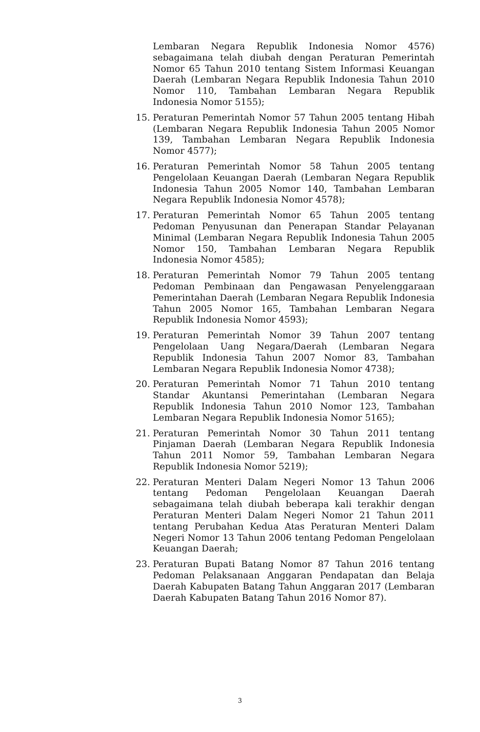Lembaran Negara Republik Indonesia Nomor 4576) sebagaimana telah diubah dengan Peraturan Pemerintah Nomor 65 Tahun 2010 tentang Sistem Informasi Keuangan Daerah (Lembaran Negara Republik Indonesia Tahun 2010 Nomor 110, Tambahan Lembaran Negara Republik Indonesia Nomor 5155);
15. Peraturan Pemerintah Nomor 57 Tahun 2005 tentang Hibah (Lembaran Negara Republik Indonesia Tahun 2005 Nomor 139, Tambahan Lembaran Negara Republik Indonesia Nomor 4577);
16. Peraturan Pemerintah Nomor 58 Tahun 2005 tentang Pengelolaan Keuangan Daerah (Lembaran Negara Republik Indonesia Tahun 2005 Nomor 140, Tambahan Lembaran Negara Republik Indonesia Nomor 4578);
17. Peraturan Pemerintah Nomor 65 Tahun 2005 tentang Pedoman Penyusunan dan Penerapan Standar Pelayanan Minimal (Lembaran Negara Republik Indonesia Tahun 2005 Nomor 150, Tambahan Lembaran Negara Republik Indonesia Nomor 4585);
18. Peraturan Pemerintah Nomor 79 Tahun 2005 tentang Pedoman Pembinaan dan Pengawasan Penyelenggaraan Pemerintahan Daerah (Lembaran Negara Republik Indonesia Tahun 2005 Nomor 165, Tambahan Lembaran Negara Republik Indonesia Nomor 4593);
19. Peraturan Pemerintah Nomor 39 Tahun 2007 tentang Pengelolaan Uang Negara/Daerah (Lembaran Negara Republik Indonesia Tahun 2007 Nomor 83, Tambahan Lembaran Negara Republik Indonesia Nomor 4738);
20. Peraturan Pemerintah Nomor 71 Tahun 2010 tentang Standar Akuntansi Pemerintahan (Lembaran Negara Republik Indonesia Tahun 2010 Nomor 123, Tambahan Lembaran Negara Republik Indonesia Nomor 5165);
21. Peraturan Pemerintah Nomor 30 Tahun 2011 tentang Pinjaman Daerah (Lembaran Negara Republik Indonesia Tahun 2011 Nomor 59, Tambahan Lembaran Negara Republik Indonesia Nomor 5219);
22. Peraturan Menteri Dalam Negeri Nomor 13 Tahun 2006 tentang Pedoman Pengelolaan Keuangan Daerah sebagaimana telah diubah beberapa kali terakhir dengan Peraturan Menteri Dalam Negeri Nomor 21 Tahun 2011 tentang Perubahan Kedua Atas Peraturan Menteri Dalam Negeri Nomor 13 Tahun 2006 tentang Pedoman Pengelolaan Keuangan Daerah;
23. Peraturan Bupati Batang Nomor 87 Tahun 2016 tentang Pedoman Pelaksanaan Anggaran Pendapatan dan Belaja Daerah Kabupaten Batang Tahun Anggaran 2017 (Lembaran Daerah Kabupaten Batang Tahun 2016 Nomor 87).
3